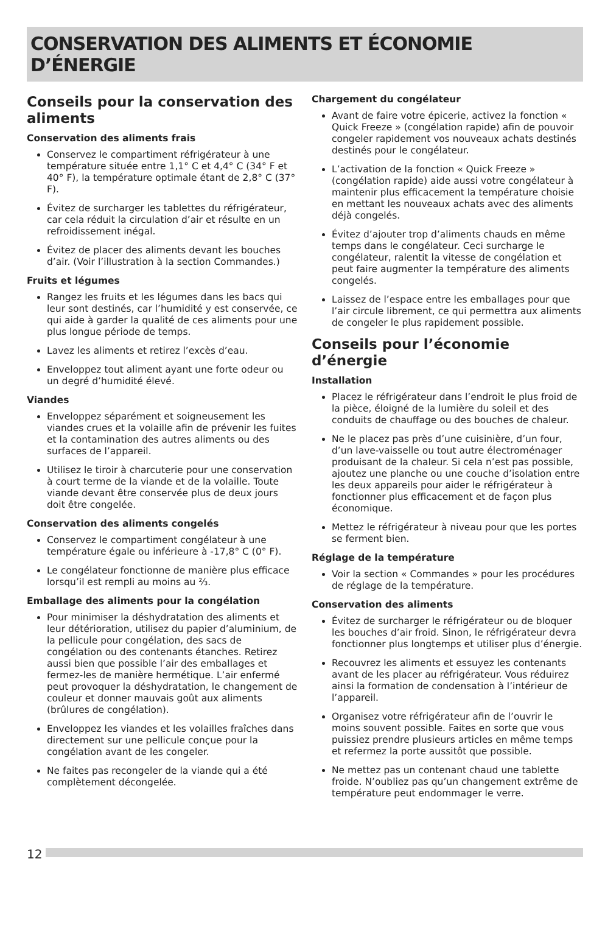CONSERVATION DES ALIMENTS ET ÉCONOMIE D’ÉNERGIE
Conseils pour la conservation des aliments
Conservation des aliments frais
Conservez le compartiment réfrigérateur à une température située entre 1,1° C et 4,4° C (34° F et 40° F), la température optimale étant de 2,8° C (37° F).
Évitez de surcharger les tablettes du réfrigérateur, car cela réduit la circulation d’air et résulte en un refroidissement inégal.
Évitez de placer des aliments devant les bouches d’air. (Voir l’illustration à la section Commandes.)
Fruits et légumes
Rangez les fruits et les légumes dans les bacs qui leur sont destinés, car l’humidité y est conservée, ce qui aide à garder la qualité de ces aliments pour une plus longue période de temps.
Lavez les aliments et retirez l’excès d’eau.
Enveloppez tout aliment ayant une forte odeur ou un degré d’humidité élevé.
Viandes
Enveloppez séparément et soigneusement les viandes crues et la volaille afin de prévenir les fuites et la contamination des autres aliments ou des surfaces de l’appareil.
Utilisez le tiroir à charcuterie pour une conservation à court terme de la viande et de la volaille. Toute viande devant être conservée plus de deux jours doit être congelée.
Conservation des aliments congelés
Conservez le compartiment congélateur à une température égale ou inférieure à -17,8° C (0° F).
Le congélateur fonctionne de manière plus efficace lorsqu’il est rempli au moins au ⅔.
Emballage des aliments pour la congélation
Pour minimiser la déshydratation des aliments et leur détérioration, utilisez du papier d’aluminium, de la pellicule pour congélation, des sacs de congélation ou des contenants étanches. Retirez aussi bien que possible l’air des emballages et fermez-les de manière hermétique. L’air enfermé peut provoquer la déshydratation, le changement de couleur et donner mauvais goût aux aliments (brûlures de congélation).
Enveloppez les viandes et les volailles fraîches dans directement sur une pellicule conçue pour la congélation avant de les congeler.
Ne faites pas recongeler de la viande qui a été complètement décongelée.
Chargement du congélateur
Avant de faire votre épicerie, activez la fonction « Quick Freeze » (congélation rapide) afin de pouvoir congeler rapidement vos nouveaux achats destinés destinés pour le congélateur.
L’activation de la fonction « Quick Freeze » (congélation rapide) aide aussi votre congélateur à maintenir plus efficacement la température choisie en mettant les nouveaux achats avec des aliments déjà congelés.
Évitez d’ajouter trop d’aliments chauds en même temps dans le congélateur. Ceci surcharge le congélateur, ralentit la vitesse de congélation et peut faire augmenter la température des aliments congelés.
Laissez de l’espace entre les emballages pour que l’air circule librement, ce qui permettra aux aliments de congeler le plus rapidement possible.
Conseils pour l’économie d’énergie
Installation
Placez le réfrigérateur dans l’endroit le plus froid de la pièce, éloigné de la lumière du soleil et des conduits de chauffage ou des bouches de chaleur.
Ne le placez pas près d’une cuisinière, d’un four, d’un lave-vaisselle ou tout autre électroménager produisant de la chaleur. Si cela n’est pas possible, ajoutez une planche ou une couche d’isolation entre les deux appareils pour aider le réfrigérateur à fonctionner plus efficacement et de façon plus économique.
Mettez le réfrigérateur à niveau pour que les portes se ferment bien.
Réglage de la température
Voir la section « Commandes » pour les procédures de réglage de la température.
Conservation des aliments
Évitez de surcharger le réfrigérateur ou de bloquer les bouches d’air froid. Sinon, le réfrigérateur devra fonctionner plus longtemps et utiliser plus d’énergie.
Recouvrez les aliments et essuyez les contenants avant de les placer au réfrigérateur. Vous réduirez ainsi la formation de condensation à l’intérieur de l’appareil.
Organisez votre réfrigérateur afin de l’ouvrir le moins souvent possible. Faites en sorte que vous puissiez prendre plusieurs articles en même temps et refermez la porte aussitôt que possible.
Ne mettez pas un contenant chaud une tablette froide. N’oubliez pas qu’un changement extrême de température peut endommager le verre.
12